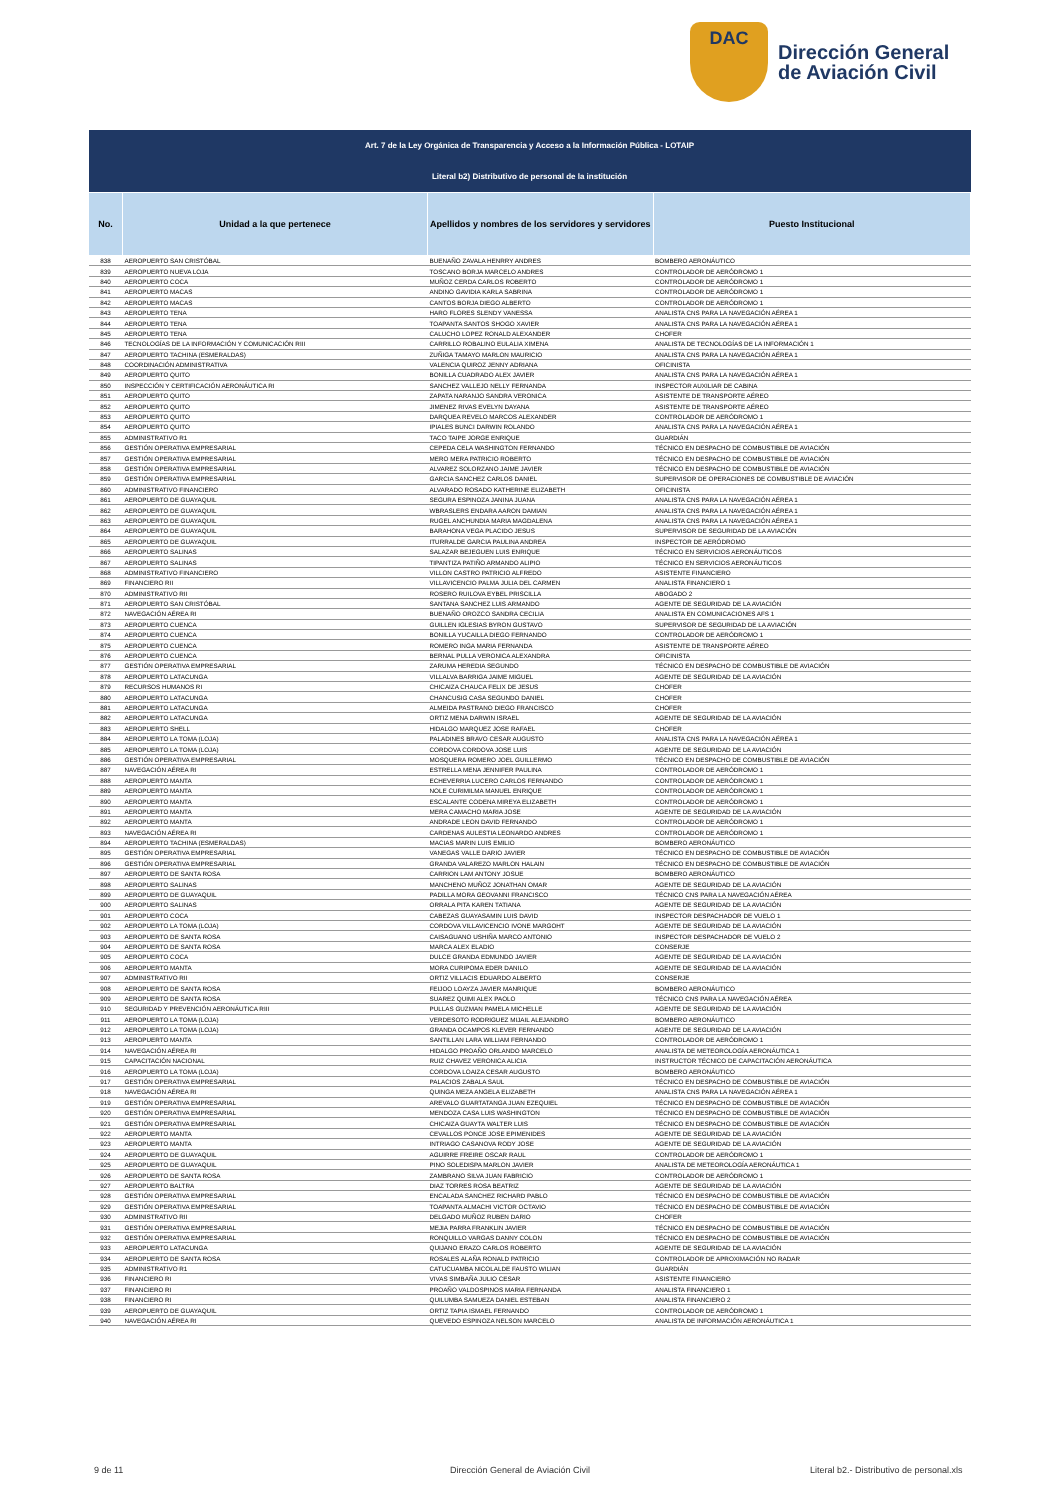DAC
Dirección General
de Aviación Civil
| Art. 7 de la Ley Orgánica de Transparencia y Acceso a la Información Pública - LOTAIP | | | |
| Literal b2) Distributivo de personal de la institución | | | |
| No. | Unidad a la que pertenece | Apellidos y nombres de los servidores y servidores | Puesto Institucional |
| 838 | AEROPUERTO SAN CRISTÓBAL | BUENAÑO ZAVALA HENRRY ANDRES | BOMBERO AERONÁUTICO |
| 839 | AEROPUERTO NUEVA LOJA | TOSCANO BORJA MARCELO ANDRES | CONTROLADOR DE AERÓDROMO 1 |
| 840 | AEROPUERTO COCA | MUÑOZ CERDA CARLOS ROBERTO | CONTROLADOR DE AERÓDROMO 1 |
| 841 | AEROPUERTO MACAS | ANDINO GAVIDIA KARLA SABRINA | CONTROLADOR DE AERÓDROMO 1 |
| 842 | AEROPUERTO MACAS | CANTOS BORJA DIEGO ALBERTO | CONTROLADOR DE AERÓDROMO 1 |
| 843 | AEROPUERTO TENA | HARO FLORES SLENDY VANESSA | ANALISTA CNS PARA LA NAVEGACIÓN AÉREA 1 |
| 844 | AEROPUERTO TENA | TOAPANTA SANTOS SHOGO XAVIER | ANALISTA CNS PARA LA NAVEGACIÓN AÉREA 1 |
| 845 | AEROPUERTO TENA | CALUCHO LOPEZ RONALD ALEXANDER | CHOFER |
| 846 | TECNOLOGÍAS DE LA INFORMACIÓN Y COMUNICACIÓN RIII | CARRILLO ROBALINO EULALIA XIMENA | ANALISTA DE TECNOLOGÍAS DE LA INFORMACIÓN 1 |
| 847 | AEROPUERTO TACHINA (ESMERALDAS) | ZUÑIGA TAMAYO MARLON MAURICIO | ANALISTA CNS PARA LA NAVEGACIÓN AÉREA 1 |
| 848 | COORDINACIÓN ADMINISTRATIVA | VALENCIA QUIROZ JENNY ADRIANA | OFICINISTA |
| 849 | AEROPUERTO QUITO | BONILLA CUADRADO ALEX JAVIER | ANALISTA CNS PARA LA NAVEGACIÓN AÉREA 1 |
| 850 | INSPECCIÓN Y CERTIFICACIÓN AERONÁUTICA RI | SANCHEZ VALLEJO NELLY FERNANDA | INSPECTOR AUXILIAR DE CABINA |
| 851 | AEROPUERTO QUITO | ZAPATA NARANJO SANDRA VERONICA | ASISTENTE DE TRANSPORTE AÉREO |
| 852 | AEROPUERTO QUITO | JIMENEZ RIVAS EVELYN DAYANA | ASISTENTE DE TRANSPORTE AÉREO |
| 853 | AEROPUERTO QUITO | DARQUEA REVELO MARCOS ALEXANDER | CONTROLADOR DE AERÓDROMO 1 |
| 854 | AEROPUERTO QUITO | IPIALES BUNCI DARWIN ROLANDO | ANALISTA CNS PARA LA NAVEGACIÓN AÉREA 1 |
| 855 | ADMINISTRATIVO R1 | TACO TAIPE JORGE ENRIQUE | GUARDIÁN |
| 856 | GESTIÓN OPERATIVA EMPRESARIAL | CEPEDA CELA WASHINGTON FERNANDO | TÉCNICO EN DESPACHO DE COMBUSTIBLE DE AVIACIÓN |
| 857 | GESTIÓN OPERATIVA EMPRESARIAL | MERO MERA PATRICIO ROBERTO | TÉCNICO EN DESPACHO DE COMBUSTIBLE DE AVIACIÓN |
| 858 | GESTIÓN OPERATIVA EMPRESARIAL | ALVAREZ SOLORZANO JAIME JAVIER | TÉCNICO EN DESPACHO DE COMBUSTIBLE DE AVIACIÓN |
| 859 | GESTIÓN OPERATIVA EMPRESARIAL | GARCIA SANCHEZ CARLOS DANIEL | SUPERVISOR DE OPERACIONES DE COMBUSTIBLE DE AVIACIÓN |
| 860 | ADMINISTRATIVO FINANCIERO | ALVARADO ROSADO KATHERINE ELIZABETH | OFICINISTA |
| 861 | AEROPUERTO DE GUAYAQUIL | SEGURA ESPINOZA JANINA JUANA | ANALISTA CNS PARA LA NAVEGACIÓN AÉREA 1 |
| 862 | AEROPUERTO DE GUAYAQUIL | WBRASLERS ENDARA AARON DAMIAN | ANALISTA CNS PARA LA NAVEGACIÓN AÉREA 1 |
| 863 | AEROPUERTO DE GUAYAQUIL | RUGEL ANCHUNDIA MARIA MAGDALENA | ANALISTA CNS PARA LA NAVEGACIÓN AÉREA 1 |
| 864 | AEROPUERTO DE GUAYAQUIL | BARAHONA VEGA PLACIDO JESUS | SUPERVISOR DE SEGURIDAD DE LA AVIACIÓN |
| 865 | AEROPUERTO DE GUAYAQUIL | ITURRALDE GARCIA PAULINA ANDREA | INSPECTOR DE AERÓDROMO |
| 866 | AEROPUERTO SALINAS | SALAZAR BEJEGUEN LUIS ENRIQUE | TÉCNICO EN SERVICIOS AERONÁUTICOS |
| 867 | AEROPUERTO SALINAS | TIPANTIZA PATIÑO ARMANDO ALIPIO | TÉCNICO EN SERVICIOS AERONÁUTICOS |
| 868 | ADMINISTRATIVO FINANCIERO | VILLON CASTRO PATRICIO ALFREDO | ASISTENTE FINANCIERO |
| 869 | FINANCIERO RII | VILLAVICENCIO PALMA JULIA DEL CARMEN | ANALISTA FINANCIERO 1 |
| 870 | ADMINISTRATIVO RII | ROSERO RUILOVA EYBEL PRISCILLA | ABOGADO 2 |
| 871 | AEROPUERTO SAN CRISTÓBAL | SANTANA SANCHEZ LUIS ARMANDO | AGENTE DE SEGURIDAD DE LA AVIACIÓN |
| 872 | NAVEGACIÓN AÉREA RI | BUENAÑO OROZCO SANDRA CECILIA | ANALISTA EN COMUNICACIONES AFS 1 |
| 873 | AEROPUERTO CUENCA | GUILLEN IGLESIAS BYRON GUSTAVO | SUPERVISOR DE SEGURIDAD DE LA AVIACIÓN |
| 874 | AEROPUERTO CUENCA | BONILLA YUCAILLA DIEGO FERNANDO | CONTROLADOR DE AERÓDROMO 1 |
| 875 | AEROPUERTO CUENCA | ROMERO INGA MARIA FERNANDA | ASISTENTE DE TRANSPORTE AÉREO |
| 876 | AEROPUERTO CUENCA | BERNAL PULLA VERONICA ALEXANDRA | OFICINISTA |
| 877 | GESTIÓN OPERATIVA EMPRESARIAL | ZARUMA HEREDIA SEGUNDO | TÉCNICO EN DESPACHO DE COMBUSTIBLE DE AVIACIÓN |
| 878 | AEROPUERTO LATACUNGA | VILLALVA BARRIGA JAIME MIGUEL | AGENTE DE SEGURIDAD DE LA AVIACIÓN |
| 879 | RECURSOS HUMANOS RI | CHICAIZA CHAUCA FELIX DE JESUS | CHOFER |
| 880 | AEROPUERTO LATACUNGA | CHANCUSIG CASA SEGUNDO DANIEL | CHOFER |
| 881 | AEROPUERTO LATACUNGA | ALMEIDA PASTRANO DIEGO FRANCISCO | CHOFER |
| 882 | AEROPUERTO LATACUNGA | ORTIZ MENA DARWIN ISRAEL | AGENTE DE SEGURIDAD DE LA AVIACIÓN |
| 883 | AEROPUERTO SHELL | HIDALGO MARQUEZ JOSE RAFAEL | CHOFER |
| 884 | AEROPUERTO LA TOMA (LOJA) | PALADINES BRAVO CESAR AUGUSTO | ANALISTA CNS PARA LA NAVEGACIÓN AÉREA 1 |
| 885 | AEROPUERTO LA TOMA (LOJA) | CORDOVA CORDOVA JOSE LUIS | AGENTE DE SEGURIDAD DE LA AVIACIÓN |
| 886 | GESTIÓN OPERATIVA EMPRESARIAL | MOSQUERA ROMERO JOEL GUILLERMO | TÉCNICO EN DESPACHO DE COMBUSTIBLE DE AVIACIÓN |
| 887 | NAVEGACIÓN AÉREA RI | ESTRELLA MENA JENNIFER PAULINA | CONTROLADOR DE AERÓDROMO 1 |
| 888 | AEROPUERTO MANTA | ECHEVERRIA LUCERO CARLOS FERNANDO | CONTROLADOR DE AERÓDROMO 1 |
| 889 | AEROPUERTO MANTA | NOLE CURIMILMA MANUEL ENRIQUE | CONTROLADOR DE AERÓDROMO 1 |
| 890 | AEROPUERTO MANTA | ESCALANTE CODENA MIREYA ELIZABETH | CONTROLADOR DE AERÓDROMO 1 |
| 891 | AEROPUERTO MANTA | MERA CAMACHO MARIA JOSE | AGENTE DE SEGURIDAD DE LA AVIACIÓN |
| 892 | AEROPUERTO MANTA | ANDRADE LEON DAVID FERNANDO | CONTROLADOR DE AERÓDROMO 1 |
| 893 | NAVEGACIÓN AÉREA RI | CARDENAS AULESTIA LEONARDO ANDRES | CONTROLADOR DE AERÓDROMO 1 |
| 894 | AEROPUERTO TACHINA (ESMERALDAS) | MACIAS MARIN LUIS EMILIO | BOMBERO AERONÁUTICO |
| 895 | GESTIÓN OPERATIVA EMPRESARIAL | VANEGAS VALLE DARIO JAVIER | TÉCNICO EN DESPACHO DE COMBUSTIBLE DE AVIACIÓN |
| 896 | GESTIÓN OPERATIVA EMPRESARIAL | GRANDA VALAREZO MARLON HALAIN | TÉCNICO EN DESPACHO DE COMBUSTIBLE DE AVIACIÓN |
| 897 | AEROPUERTO DE SANTA ROSA | CARRION LAM ANTONY JOSUE | BOMBERO AERONÁUTICO |
| 898 | AEROPUERTO SALINAS | MANCHENO MUÑOZ JONATHAN OMAR | AGENTE DE SEGURIDAD DE LA AVIACIÓN |
| 899 | AEROPUERTO DE GUAYAQUIL | PADILLA MORA GEOVANNI FRANCISCO | TÉCNICO CNS PARA LA NAVEGACIÓN AÉREA |
| 900 | AEROPUERTO SALINAS | ORRALA PITA KAREN TATIANA | AGENTE DE SEGURIDAD DE LA AVIACIÓN |
| 901 | AEROPUERTO COCA | CABEZAS GUAYASAMIN LUIS DAVID | INSPECTOR DESPACHADOR DE VUELO 1 |
| 902 | AEROPUERTO LA TOMA (LOJA) | CORDOVA VILLAVICENCIO IVONE MARGOHT | AGENTE DE SEGURIDAD DE LA AVIACIÓN |
| 903 | AEROPUERTO DE SANTA ROSA | CAISAGUANO USHIÑA MARCO ANTONIO | INSPECTOR DESPACHADOR DE VUELO 2 |
| 904 | AEROPUERTO DE SANTA ROSA | MARCA ALEX ELADIO | CONSERJE |
| 905 | AEROPUERTO COCA | DULCE GRANDA EDMUNDO JAVIER | AGENTE DE SEGURIDAD DE LA AVIACIÓN |
| 906 | AEROPUERTO MANTA | MORA CURIPOMA EDER DANILO | AGENTE DE SEGURIDAD DE LA AVIACIÓN |
| 907 | ADMINISTRATIVO RII | ORTIZ VILLACIS EDUARDO ALBERTO | CONSERJE |
| 908 | AEROPUERTO DE SANTA ROSA | FEIJOO LOAYZA JAVIER MANRIQUE | BOMBERO AERONÁUTICO |
| 909 | AEROPUERTO DE SANTA ROSA | SUAREZ QUIMI ALEX PAOLO | TÉCNICO CNS PARA LA NAVEGACIÓN AÉREA |
| 910 | SEGURIDAD Y PREVENCIÓN AERONÁUTICA RIII | PULLAS GUZMAN PAMELA MICHELLE | AGENTE DE SEGURIDAD DE LA AVIACIÓN |
| 911 | AEROPUERTO LA TOMA (LOJA) | VERDESOTO RODRIGUEZ MIJAIL ALEJANDRO | BOMBERO AERONÁUTICO |
| 912 | AEROPUERTO LA TOMA (LOJA) | GRANDA OCAMPOS KLEVER FERNANDO | AGENTE DE SEGURIDAD DE LA AVIACIÓN |
| 913 | AEROPUERTO MANTA | SANTILLAN LARA WILLIAM FERNANDO | CONTROLADOR DE AERÓDROMO 1 |
| 914 | NAVEGACIÓN AÉREA RI | HIDALGO PROAÑO ORLANDO MARCELO | ANALISTA DE METEOROLOGÍA AERONÁUTICA 1 |
| 915 | CAPACITACIÓN NACIONAL | RUIZ CHAVEZ VERONICA ALICIA | INSTRUCTOR TÉCNICO DE CAPACITACIÓN AERONÁUTICA |
| 916 | AEROPUERTO LA TOMA (LOJA) | CORDOVA LOAIZA CESAR AUGUSTO | BOMBERO AERONÁUTICO |
| 917 | GESTIÓN OPERATIVA EMPRESARIAL | PALACIOS ZABALA SAUL | TÉCNICO EN DESPACHO DE COMBUSTIBLE DE AVIACIÓN |
| 918 | NAVEGACIÓN AÉREA RI | QUINGA MEZA ANGELA ELIZABETH | ANALISTA CNS PARA LA NAVEGACIÓN AÉREA 1 |
| 919 | GESTIÓN OPERATIVA EMPRESARIAL | AREVALO GUARTATANGA JUAN EZEQUIEL | TÉCNICO EN DESPACHO DE COMBUSTIBLE DE AVIACIÓN |
| 920 | GESTIÓN OPERATIVA EMPRESARIAL | MENDOZA CASA LUIS WASHINGTON | TÉCNICO EN DESPACHO DE COMBUSTIBLE DE AVIACIÓN |
| 921 | GESTIÓN OPERATIVA EMPRESARIAL | CHICAIZA GUAYTA WALTER LUIS | TÉCNICO EN DESPACHO DE COMBUSTIBLE DE AVIACIÓN |
| 922 | AEROPUERTO MANTA | CEVALLOS PONCE JOSE EPIMENIDES | AGENTE DE SEGURIDAD DE LA AVIACIÓN |
| 923 | AEROPUERTO MANTA | INTRIAGO CASANOVA RODY JOSE | AGENTE DE SEGURIDAD DE LA AVIACIÓN |
| 924 | AEROPUERTO DE GUAYAQUIL | AGUIRRE FREIRE OSCAR RAUL | CONTROLADOR DE AERÓDROMO 1 |
| 925 | AEROPUERTO DE GUAYAQUIL | PINO SOLEDISPA MARLON JAVIER | ANALISTA DE METEOROLOGÍA AERONÁUTICA 1 |
| 926 | AEROPUERTO DE SANTA ROSA | ZAMBRANO SILVA JUAN FABRICIO | CONTROLADOR DE AERÓDROMO 1 |
| 927 | AEROPUERTO BALTRA | DIAZ TORRES ROSA BEATRIZ | AGENTE DE SEGURIDAD DE LA AVIACIÓN |
| 928 | GESTIÓN OPERATIVA EMPRESARIAL | ENCALADA SANCHEZ RICHARD PABLO | TÉCNICO EN DESPACHO DE COMBUSTIBLE DE AVIACIÓN |
| 929 | GESTIÓN OPERATIVA EMPRESARIAL | TOAPANTA ALMACHI VICTOR OCTAVIO | TÉCNICO EN DESPACHO DE COMBUSTIBLE DE AVIACIÓN |
| 930 | ADMINISTRATIVO RII | DELGADO MUÑOZ RUBEN DARIO | CHOFER |
| 931 | GESTIÓN OPERATIVA EMPRESARIAL | MEJIA PARRA FRANKLIN JAVIER | TÉCNICO EN DESPACHO DE COMBUSTIBLE DE AVIACIÓN |
| 932 | GESTIÓN OPERATIVA EMPRESARIAL | RONQUILLO VARGAS DANNY COLON | TÉCNICO EN DESPACHO DE COMBUSTIBLE DE AVIACIÓN |
| 933 | AEROPUERTO LATACUNGA | QUIJANO ERAZO CARLOS ROBERTO | AGENTE DE SEGURIDAD DE LA AVIACIÓN |
| 934 | AEROPUERTO DE SANTA ROSA | ROSALES ALAÑA RONALD PATRICIO | CONTROLADOR DE APROXIMACIÓN NO RADAR |
| 935 | ADMINISTRATIVO R1 | CATUCUAMBA NICOLALDE FAUSTO WILIAN | GUARDIÁN |
| 936 | FINANCIERO RI | VIVAS SIMBAÑA JULIO CESAR | ASISTENTE FINANCIERO |
| 937 | FINANCIERO RI | PROAÑO VALDOSPINOS MARIA FERNANDA | ANALISTA FINANCIERO 1 |
| 938 | FINANCIERO RI | QUILUMBA SAMUEZA DANIEL ESTEBAN | ANALISTA FINANCIERO 2 |
| 939 | AEROPUERTO DE GUAYAQUIL | ORTIZ TAPIA ISMAEL FERNANDO | CONTROLADOR DE AERÓDROMO 1 |
| 940 | NAVEGACIÓN AÉREA RI | QUEVEDO ESPINOZA NELSON MARCELO | ANALISTA DE INFORMACIÓN AERONÁUTICA 1 |
9 de 11
Dirección General de Aviación Civil
Literal b2.- Distributivo de personal.xls